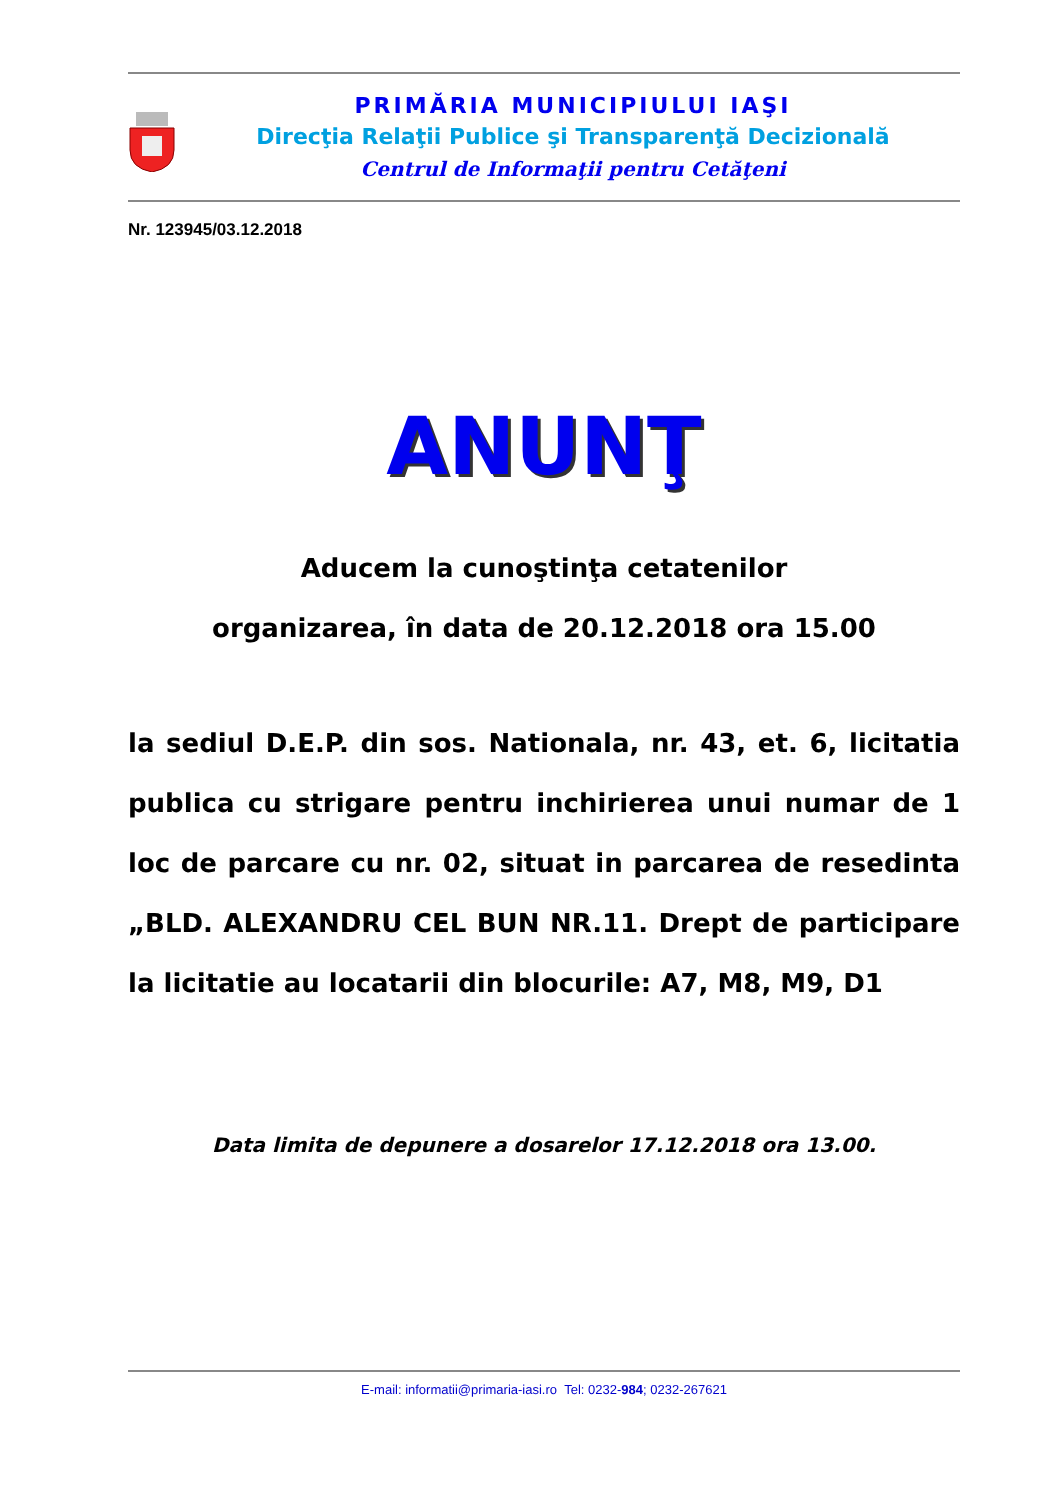PRIMĂRIA MUNICIPIULUI IAŞI
Direcţia Relaţii Publice şi Transparenţă Decizională
Centrul de Informaţii pentru Cetăţeni
Nr. 123945/03.12.2018
ANUNŢ
Aducem la cunoştinţa cetatenilor
organizarea, în data de 20.12.2018 ora 15.00
la sediul D.E.P. din sos. Nationala, nr. 43, et. 6, licitatia publica cu strigare pentru inchirierea unui numar de 1 loc de parcare cu nr. 02, situat in parcarea de resedinta „BLD. ALEXANDRU CEL BUN NR.11. Drept de participare la licitatie au locatarii din blocurile: A7, M8, M9, D1
Data limita de depunere a dosarelor 17.12.2018 ora 13.00.
E-mail: informatii@primaria-iasi.ro Tel: 0232-984; 0232-267621